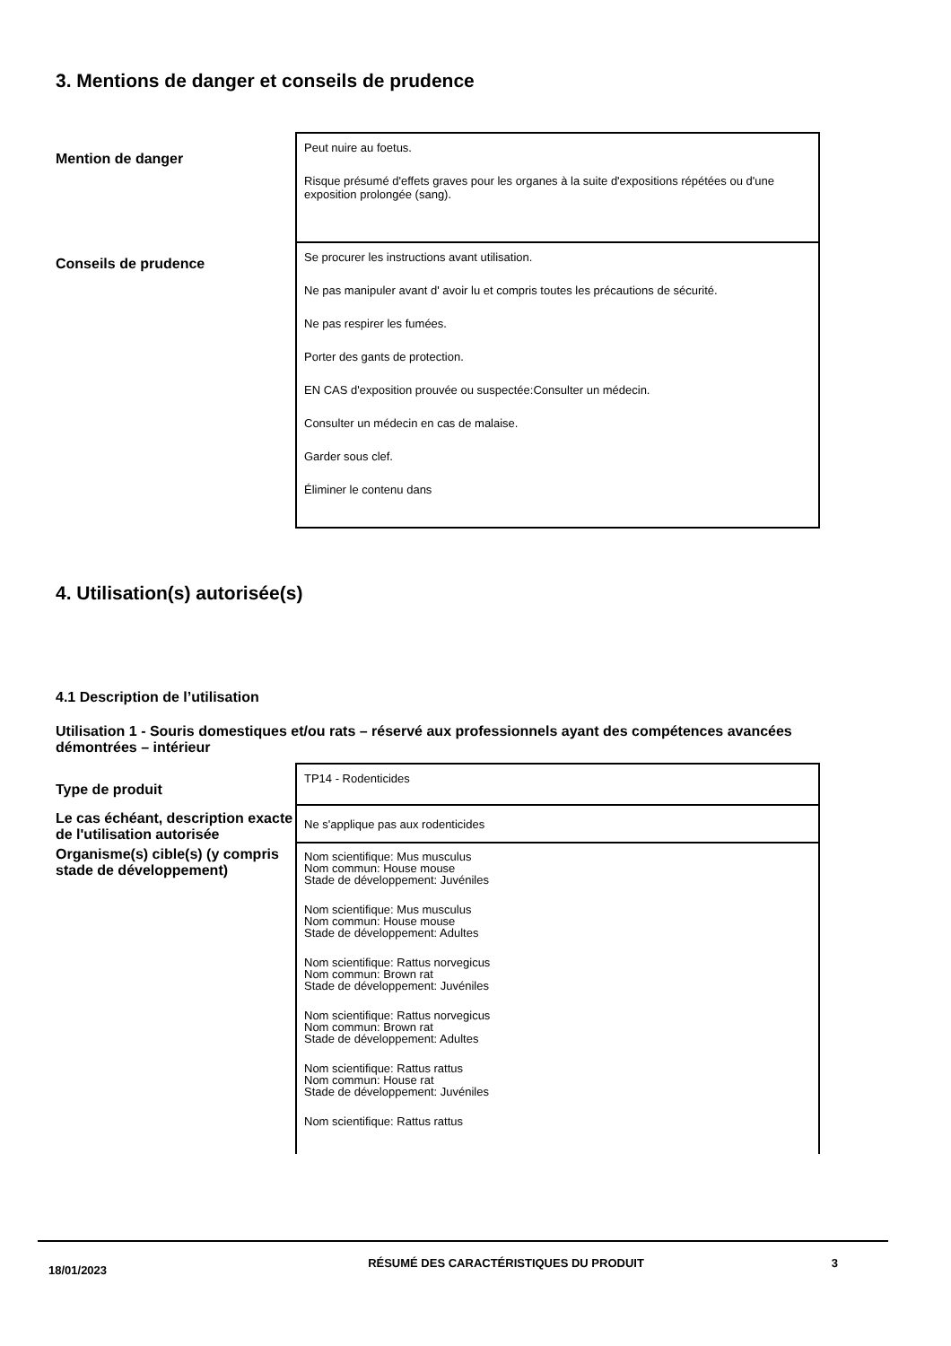3. Mentions de danger et conseils de prudence
| Mention de danger | Peut nuire au foetus. Risque présumé d'effets graves pour les organes à la suite d'expositions répétées ou d'une exposition prolongée (sang). |
| Conseils de prudence | Se procurer les instructions avant utilisation. Ne pas manipuler avant d' avoir lu et compris toutes les précautions de sécurité. Ne pas respirer les fumées. Porter des gants de protection. EN CAS d'exposition prouvée ou suspectée:Consulter un médecin. Consulter un médecin en cas de malaise. Garder sous clef. Éliminer le contenu dans |
4. Utilisation(s) autorisée(s)
4.1 Description de l’utilisation
Utilisation 1 - Souris domestiques et/ou rats – réservé aux professionnels ayant des compétences avancées démontrées – intérieur
| Type de produit | TP14 - Rodenticides |
| Le cas échéant, description exacte de l'utilisation autorisée | Ne s'applique pas aux rodenticides |
| Organisme(s) cible(s) (y compris stade de développement) | Nom scientifique: Mus musculus Nom commun: House mouse Stade de développement: Juvéniles Nom scientifique: Mus musculus Nom commun: House mouse Stade de développement: Adultes Nom scientifique: Rattus norvegicus Nom commun: Brown rat Stade de développement: Juvéniles Nom scientifique: Rattus norvegicus Nom commun: Brown rat Stade de développement: Adultes Nom scientifique: Rattus rattus Nom commun: House rat Stade de développement: Juvéniles Nom scientifique: Rattus rattus |
18/01/2023
RÉSUMÉ DES CARACTÉRISTIQUES DU PRODUIT 3